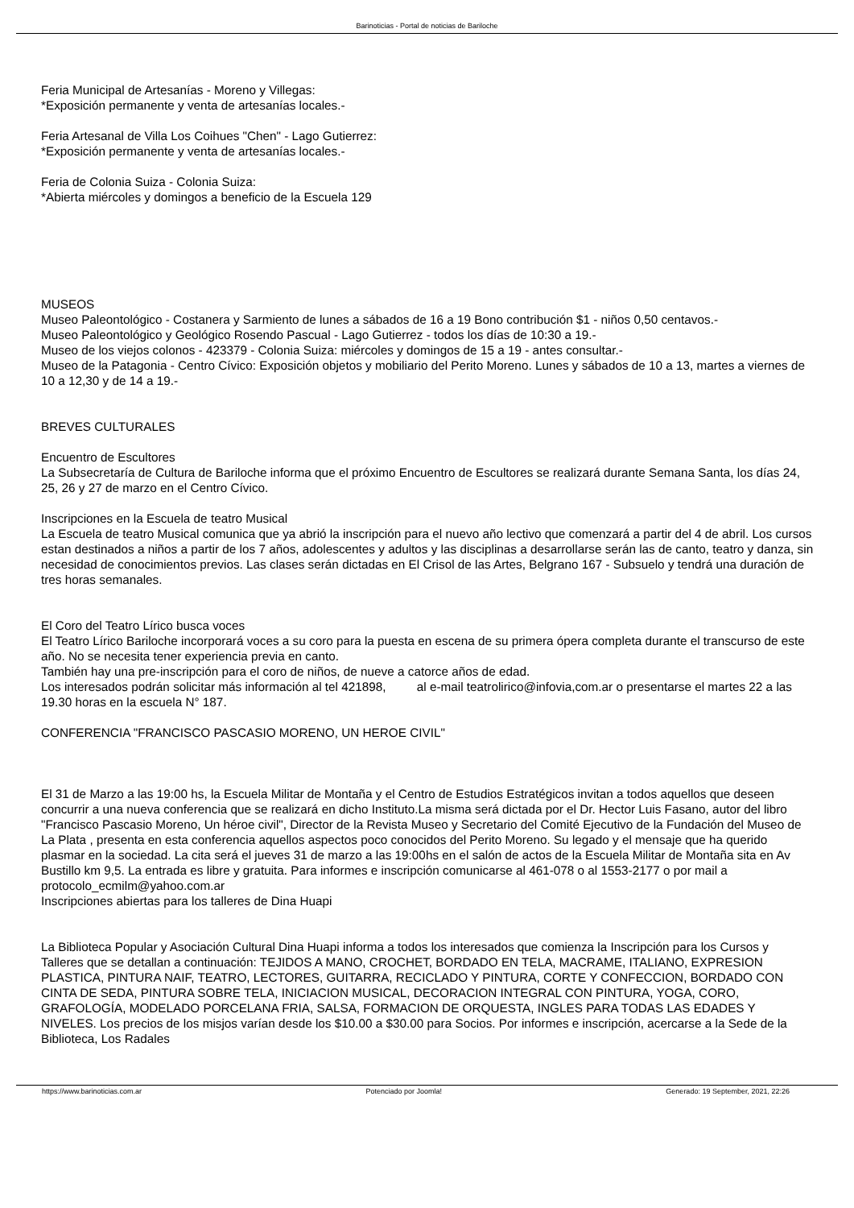Barinoticias - Portal de noticias de Bariloche
Feria Municipal de Artesanías - Moreno y Villegas:
*Exposición permanente y venta de artesanías locales.-
Feria Artesanal de Villa Los Coihues "Chen" - Lago Gutierrez:
*Exposición permanente y venta de artesanías locales.-
Feria de Colonia Suiza - Colonia Suiza:
*Abierta miércoles y domingos a beneficio de la Escuela 129
MUSEOS
Museo Paleontológico - Costanera y Sarmiento de lunes a sábados de 16 a 19 Bono contribución $1 - niños 0,50 centavos.-
Museo Paleontológico y Geológico Rosendo Pascual - Lago Gutierrez - todos los días de 10:30 a 19.-
Museo de los viejos colonos - 423379 - Colonia Suiza: miércoles y domingos de 15 a 19 - antes consultar.-
Museo de la Patagonia - Centro Cívico: Exposición objetos y mobiliario del Perito Moreno. Lunes y sábados de 10 a 13, martes a viernes de 10 a 12,30 y de 14 a 19.-
BREVES CULTURALES
Encuentro de Escultores
La Subsecretaría de Cultura de Bariloche informa que el próximo Encuentro de Escultores se realizará durante Semana Santa, los días 24, 25, 26 y 27 de marzo en el Centro Cívico.
Inscripciones en la Escuela de teatro Musical
La Escuela de teatro Musical comunica que ya abrió la inscripción para el nuevo año lectivo que comenzará a partir del 4 de abril. Los cursos estan destinados a niños a partir de los 7 años, adolescentes y adultos y las disciplinas a desarrollarse serán las de canto, teatro y danza, sin necesidad de conocimientos previos. Las clases serán dictadas en El Crisol de las Artes, Belgrano 167 - Subsuelo y tendrá una duración de tres horas semanales.
El Coro del Teatro Lírico busca voces
El Teatro Lírico Bariloche incorporará voces a su coro para la puesta en escena de su primera ópera completa durante el transcurso de este año. No se necesita tener experiencia previa en canto.
También hay una pre-inscripción para el coro de niños, de nueve a catorce años de edad.
Los interesados podrán solicitar más información al tel 421898, al e-mail teatrolirico@infovia,com.ar o presentarse el martes 22 a las 19.30 horas en la escuela N° 187.
CONFERENCIA "FRANCISCO PASCASIO MORENO, UN HEROE CIVIL"
El 31 de Marzo a las 19:00 hs, la Escuela Militar de Montaña y el Centro de Estudios Estratégicos invitan a todos aquellos que deseen concurrir a una nueva conferencia que se realizará en dicho Instituto.La misma será dictada por el Dr. Hector Luis Fasano, autor del libro "Francisco Pascasio Moreno, Un héroe civil", Director de la Revista Museo y Secretario del Comité Ejecutivo de la Fundación del Museo de La Plata , presenta en esta conferencia aquellos aspectos poco conocidos del Perito Moreno. Su legado y el mensaje que ha querido plasmar en la sociedad. La cita será el jueves 31 de marzo a las 19:00hs en el salón de actos de la Escuela Militar de Montaña sita en Av Bustillo km 9,5. La entrada es libre y gratuita. Para informes e inscripción comunicarse al 461-078 o al 1553-2177 o por mail a protocolo_ecmilm@yahoo.com.ar
Inscripciones abiertas para los talleres de Dina Huapi
La Biblioteca Popular y Asociación Cultural Dina Huapi informa a todos los interesados que comienza la Inscripción para los Cursos y Talleres que se detallan a continuación: TEJIDOS A MANO, CROCHET, BORDADO EN TELA, MACRAME, ITALIANO, EXPRESION PLASTICA, PINTURA NAIF, TEATRO, LECTORES, GUITARRA, RECICLADO Y PINTURA, CORTE Y CONFECCION, BORDADO CON CINTA DE SEDA, PINTURA SOBRE TELA, INICIACION MUSICAL, DECORACION INTEGRAL CON PINTURA, YOGA, CORO, GRAFOLOGÍA, MODELADO PORCELANA FRIA, SALSA, FORMACION DE ORQUESTA, INGLES PARA TODAS LAS EDADES Y NIVELES. Los precios de los misjos varían desde los $10.00 a $30.00 para Socios. Por informes e inscripción, acercarse a la Sede de la Biblioteca, Los Radales
https://www.barinoticias.com.ar Potenciado por Joomla! Generado: 19 September, 2021, 22:26